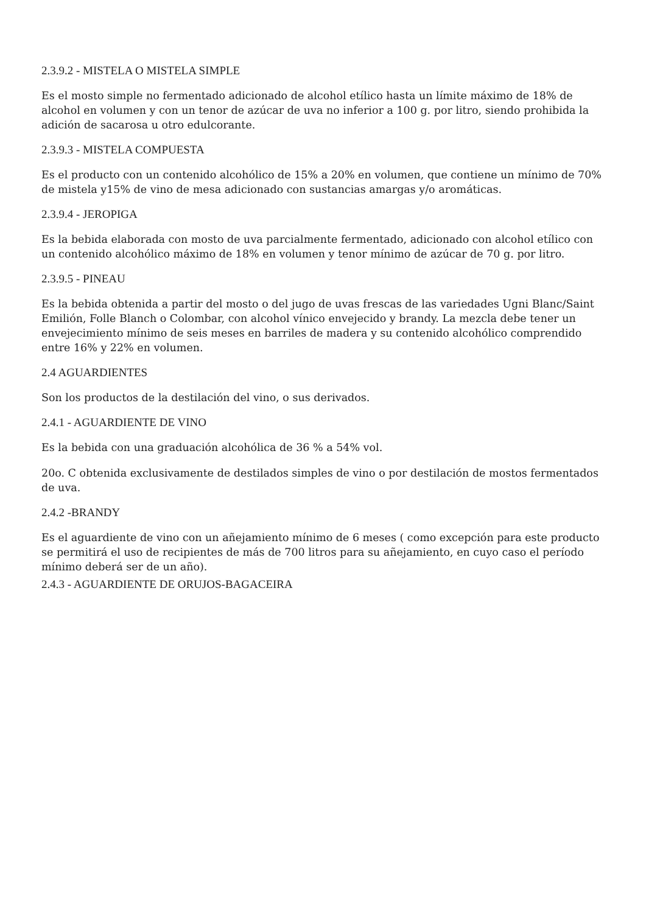2.3.9.2 - MISTELA O MISTELA SIMPLE
Es el mosto simple no fermentado adicionado de alcohol etílico hasta un límite máximo de 18% de alcohol en volumen y con un tenor de azúcar de uva no inferior a 100 g. por litro, siendo prohibida la adición de sacarosa u otro edulcorante.
2.3.9.3 - MISTELA COMPUESTA
Es el producto con un contenido alcohólico de 15% a 20% en volumen, que contiene un mínimo de 70% de mistela y15% de vino de mesa adicionado con sustancias amargas y/o aromáticas.
2.3.9.4 - JEROPIGA
Es la bebida elaborada con mosto de uva parcialmente fermentado, adicionado con alcohol etílico con un contenido alcohólico máximo de 18% en volumen y tenor mínimo de azúcar de 70 g. por litro.
2.3.9.5 - PINEAU
Es la bebida obtenida a partir del mosto o del jugo de uvas frescas de las variedades Ugni Blanc/Saint Emilión, Folle Blanch o Colombar, con alcohol vínico envejecido y brandy. La mezcla debe tener un envejecimiento mínimo de seis meses en barriles de madera y su contenido alcohólico comprendido entre 16% y 22% en volumen.
2.4 AGUARDIENTES
Son los productos de la destilación del vino, o sus derivados.
2.4.1 - AGUARDIENTE DE VINO
Es la bebida con una graduación alcohólica de 36 % a 54% vol.
20o. C obtenida exclusivamente de destilados simples de vino o por destilación de mostos fermentados de uva.
2.4.2 -BRANDY
Es el aguardiente de vino con un añejamiento mínimo de 6 meses ( como excepción para este producto se permitirá el uso de recipientes de más de 700 litros para su añejamiento, en cuyo caso el período mínimo deberá ser de un año).
2.4.3 - AGUARDIENTE DE ORUJOS-BAGACEIRA